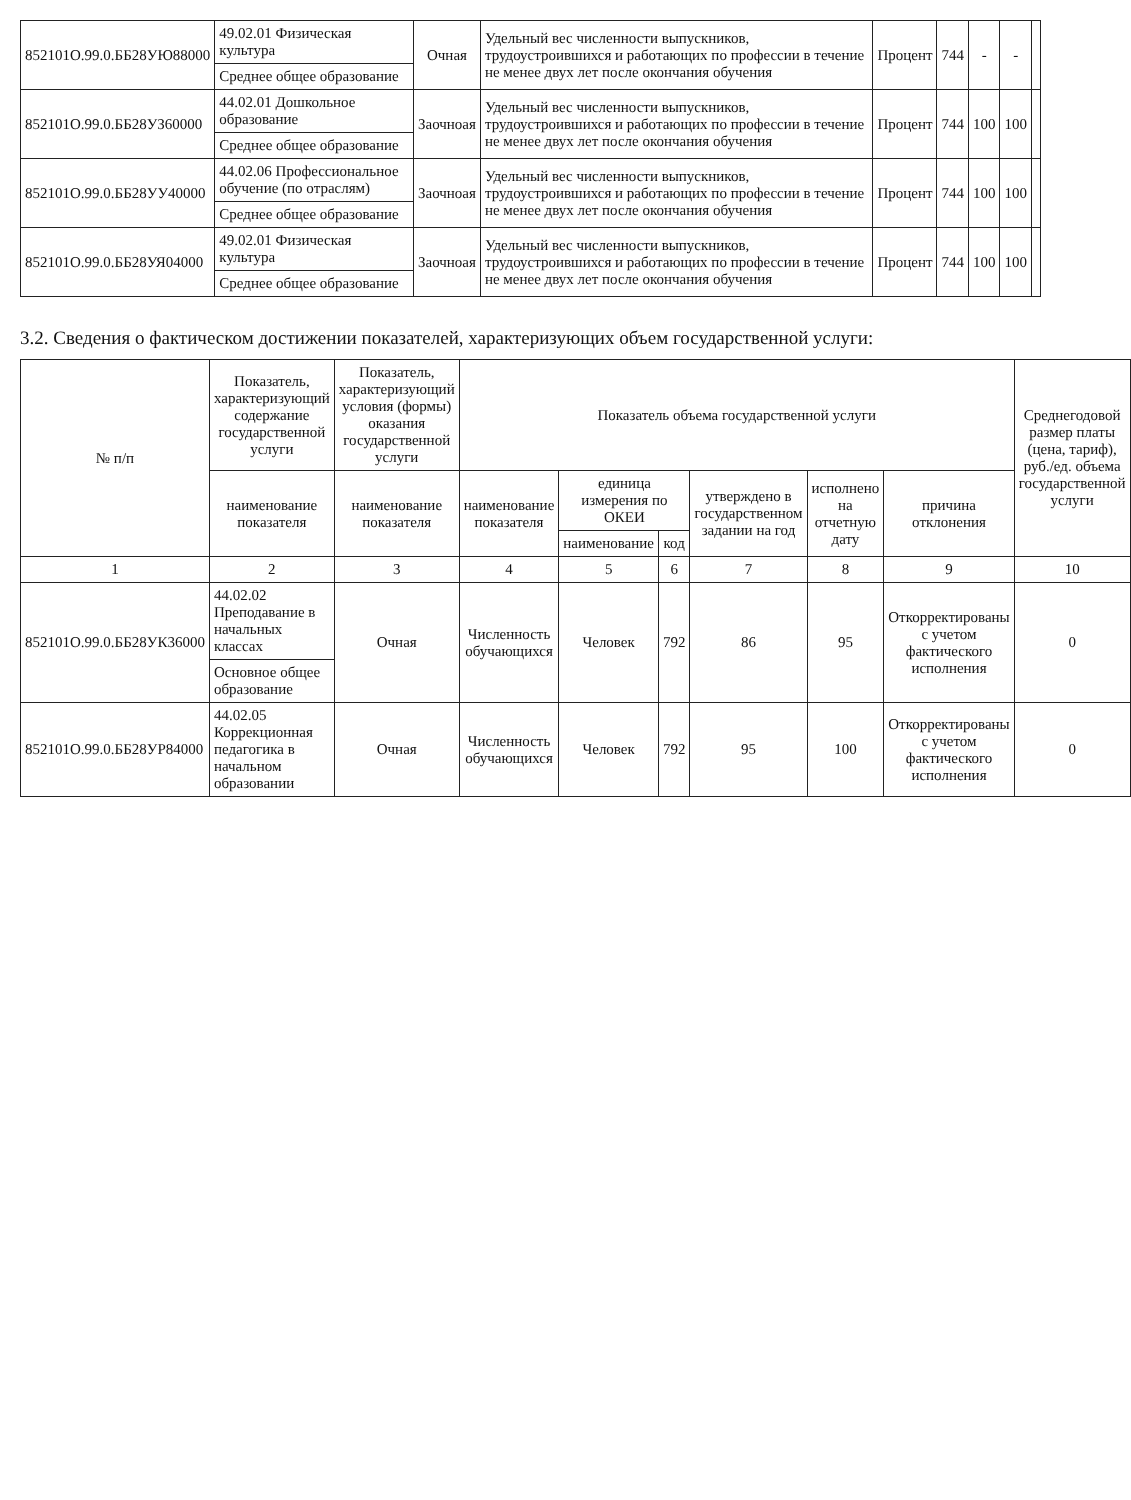| 852101О.99.0.ББ28УЮ88000 | 49.02.01 Физическая культура | Очная | Удельный вес численности выпускников, трудоустроившихся и работающих по профессии в течение не менее двух лет после окончания обучения | Процент | 744 | - | - | |
| | Среднее общее образование | | | | | | | |
| 852101О.99.0.ББ28УЗ60000 | 44.02.01 Дошкольное образование | Заочноая | Удельный вес численности выпускников, трудоустроившихся и работающих по профессии в течение не менее двух лет после окончания обучения | Процент | 744 | 100 | 100 | |
| | Среднее общее образование | | | | | | | |
| 852101О.99.0.ББ28УУ40000 | 44.02.06 Профессиональное обучение (по отраслям) | Заочноая | Удельный вес численности выпускников, трудоустроившихся и работающих по профессии в течение не менее двух лет после окончания обучения | Процент | 744 | 100 | 100 | |
| | Среднее общее образование | | | | | | | |
| 852101О.99.0.ББ28УЯ04000 | 49.02.01 Физическая культура | Заочноая | Удельный вес численности выпускников, трудоустроившихся и работающих по профессии в течение не менее двух лет после окончания обучения | Процент | 744 | 100 | 100 | |
| | Среднее общее образование | | | | | | | |
3.2. Сведения о фактическом достижении показателей, характеризующих объем государственной услуги:
| № п/п | Показатель, характеризующий содержание государственной услуги | Показатель, характеризующий условия (формы) оказания государственной услуги | Показатель объема государственной услуги | | | | | | Среднегодовой размер платы (цена, тариф), руб./ед. объема государственной услуги |
| --- | --- | --- | --- | --- | --- | --- | --- | --- | --- |
| | наименование показателя | наименование показателя | наименование показателя | единица измерения по ОКЕИ | | утверждено в государственном задании на год | исполнено на отчетную дату | причина отклонения | |
| | | | | наименование | код | | | | |
| 1 | 2 | 3 | 4 | 5 | 6 | 7 | 8 | 9 | 10 |
| 852101О.99.0.ББ28УК36000 | 44.02.02 Преподавание в начальных классах | Очная | Численность обучающихся | Человек | 792 | 86 | 95 | Откорректированы с учетом фактического исполнения | 0 |
| | Основное общее образование | | | | | | | | |
| 852101О.99.0.ББ28УР84000 | 44.02.05 Коррекционная педагогика в начальном образовании | Очная | Численность обучающихся | Человек | 792 | 95 | 100 | Откорректированы с учетом фактического исполнения | 0 |